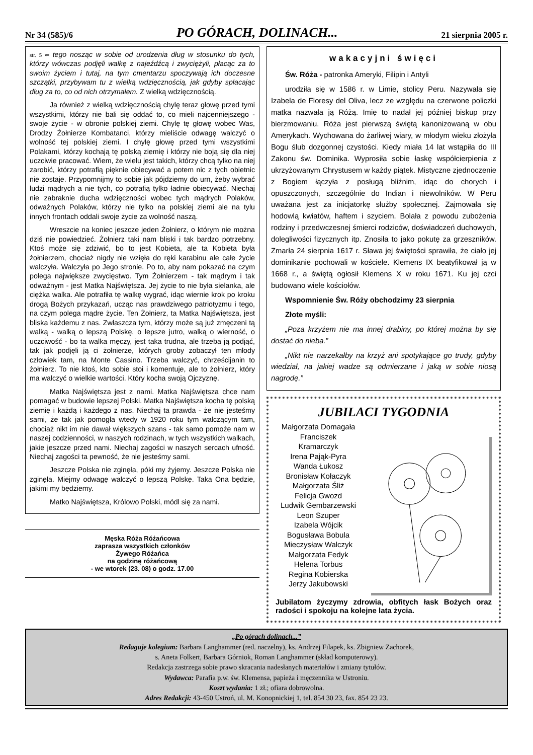Nr 34 (585)/6 PO GÓRACH, DOLINACH... 21 sierpnia 2005 r.
str. 5 ⇐ tego nosząc w sobie od urodzenia dług w stosunku do tych, którzy wówczas podjęli walkę z najeźdźcą i zwyciężyli, płacąc za to swoim życiem i tutaj, na tym cmentarzu spoczywają ich doczesne szczątki, przybywam tu z wielką wdzięcznością, jak gdyby spłacając dług za to, co od nich otrzymałem. Z wielką wdzięcznością.
Ja również z wielką wdzięcznością chylę teraz głowę przed tymi wszystkimi, którzy nie bali się oddać to, co mieli najcenniejszego - swoje życie - w obronie polskiej ziemi. Chylę tę głowę wobec Was, Drodzy Żołnierze Kombatanci, którzy mieliście odwagę walczyć o wolność tej polskiej ziemi. I chylę głowę przed tymi wszystkimi Polakami, którzy kochają tę polską ziemię i którzy nie boją się dla niej uczciwie pracować. Wiem, że wielu jest takich, którzy chcą tylko na niej zarobić, którzy potrafią pięknie obiecywać a potem nic z tych obietnic nie zostaje. Przypomnijmy to sobie jak pójdziemy do urn, żeby wybrać ludzi mądrych a nie tych, co potrafią tylko ładnie obiecywać. Niechaj nie zabraknie ducha wdzięczności wobec tych mądrych Polaków, odważnych Polaków, którzy nie tylko na polskiej ziemi ale na tylu innych frontach oddali swoje życie za wolność naszą.
Wreszcie na koniec jeszcze jeden Żołnierz, o którym nie można dziś nie powiedzieć. Żołnierz taki nam bliski i tak bardzo potrzebny. Ktoś może się zdziwić, bo to jest Kobieta, ale ta Kobieta była żołnierzem, chociaż nigdy nie wzięła do ręki karabinu ale całe życie walczyła. Walczyła po Jego stronie. Po to, aby nam pokazać na czym polega największe zwycięstwo. Tym Żołnierzem - tak mądrym i tak odważnym - jest Matka Najświętsza. Jej życie to nie była sielanka, ale ciężka walka. Ale potrafiła tę walkę wygrać, idąc wiernie krok po kroku drogą Bożych przykazań, ucząc nas prawdziwego patriotyzmu i tego, na czym polega mądre życie. Ten Żołnierz, ta Matka Najświętsza, jest bliska każdemu z nas. Zwłaszcza tym, którzy może są już zmęczeni tą walką - walką o lepszą Polskę, o lepsze jutro, walką o wierność, o uczciwość - bo ta walka męczy, jest taka trudna, ale trzeba ją podjąć, tak jak podjęli ją ci żołnierze, których groby zobaczył ten młody człowiek tam, na Monte Cassino. Trzeba walczyć, chrześcijanin to żołnierz. To nie ktoś, kto sobie stoi i komentuje, ale to żołnierz, który ma walczyć o wielkie wartości. Który kocha swoją Ojczyznę.
Matka Najświętsza jest z nami. Matka Najświętsza chce nam pomagać w budowie lepszej Polski. Matka Najświętsza kocha tę polską ziemię i każdą i każdego z nas. Niechaj ta prawda - że nie jesteśmy sami, że tak jak pomogła wtedy w 1920 roku tym walczącym tam, chociaż nikt im nie dawał większych szans - tak samo pomoże nam w naszej codzienności, w naszych rodzinach, w tych wszystkich walkach, jakie jeszcze przed nami. Niechaj zagości w naszych sercach ufność. Niechaj zagości ta pewność, że nie jesteśmy sami.
Jeszcze Polska nie zginęła, póki my żyjemy. Jeszcze Polska nie zginęła. Miejmy odwagę walczyć o lepszą Polskę. Taka Ona będzie, jakimi my będziemy.
Matko Najświętsza, Królowo Polski, módl się za nami.
Męska Róża Różańcowa
zaprasza wszystkich członków
Żywego Różańca
na godzinę różańcową
- we wtorek (23. 08) o godz. 17.00
wakacyjni święci
Św. Róża - patronka Ameryki, Filipin i Antyli
urodziła się w 1586 r. w Limie, stolicy Peru. Nazywała się Izabela de Floresy del Oliva, lecz ze względu na czerwone policzki matka nazwała ją Różą. Imię to nadał jej później biskup przy bierzmowaniu. Róża jest pierwszą świętą kanonizowaną w obu Amerykach. Wychowana do żarliwej wiary, w młodym wieku złożyła Bogu ślub dozgonnej czystości. Kiedy miała 14 lat wstąpiła do III Zakonu św. Dominika. Wyprosiła sobie łaskę współcierpienia z ukrzyżowanym Chrystusem w każdy piątek. Mistyczne zjednoczenie z Bogiem łączyła z posługą bliźnim, idąc do chorych i opuszczonych, szczególnie do Indian i niewolników. W Peru uważana jest za inicjatorkę służby społecznej. Zajmowała się hodowlą kwiatów, haftem i szyciem. Bolała z powodu zubożenia rodziny i przedwczesnej śmierci rodziców, doświadczeń duchowych, dolegliwości fizycznych itp. Znosiła to jako pokutę za grzeszników. Zmarła 24 sierpnia 1617 r. Sława jej świętości sprawiła, że ciało jej dominikanie pochowali w kościele. Klemens IX beatyfikował ją w 1668 r., a świętą ogłosił Klemens X w roku 1671. Ku jej czci budowano wiele kościołów.
Wspomnienie Św. Róży obchodzimy 23 sierpnia
Złote myśli:
„Poza krzyżem nie ma innej drabiny, po której można by się dostać do nieba.”
„Nikt nie narzekałby na krzyż ani spotykające go trudy, gdyby wiedział, na jakiej wadze są odmierzane i jaką w sobie niosą nagrodę.”
JUBILACI TYGODNIA
Małgorzata Domagała
Franciszek
Kramarczyk
Irena Pająk-Pyra
Wanda Łukosz
Bronisław Kołaczyk
Małgorzata Śliż
Felicja Gwozd
Ludwik Gembarzewski
Leon Szuper
Izabela Wójcik
Bogusława Bobula
Mieczysław Walczyk
Małgorzata Fedyk
Helena Torbus
Regina Kobierska
Jerzy Jakubowski
Jubilatom życzymy zdrowia, obfitych łask Bożych oraz radości i spokoju na kolejne lata życia.
„Po górach dolinach...”
Redaguje kolegium: Barbara Langhammer (red. naczelny), ks. Andrzej Filapek, ks. Zbigniew Zachorek,
s. Aneta Folkert, Barbara Górniok, Roman Langhammer (skład komputerowy).
Redakcja zastrzega sobie prawo skracania nadesłanych materiałów i zmiany tytułów.
Wydawca: Parafia p.w. św. Klemensa, papieża i męczennika w Ustroniu.
Koszt wydania: 1 zł.; ofiara dobrowolna.
Adres Redakcji: 43-450 Ustroń, ul. M. Konopnickiej 1, tel. 854 30 23, fax. 854 23 23.